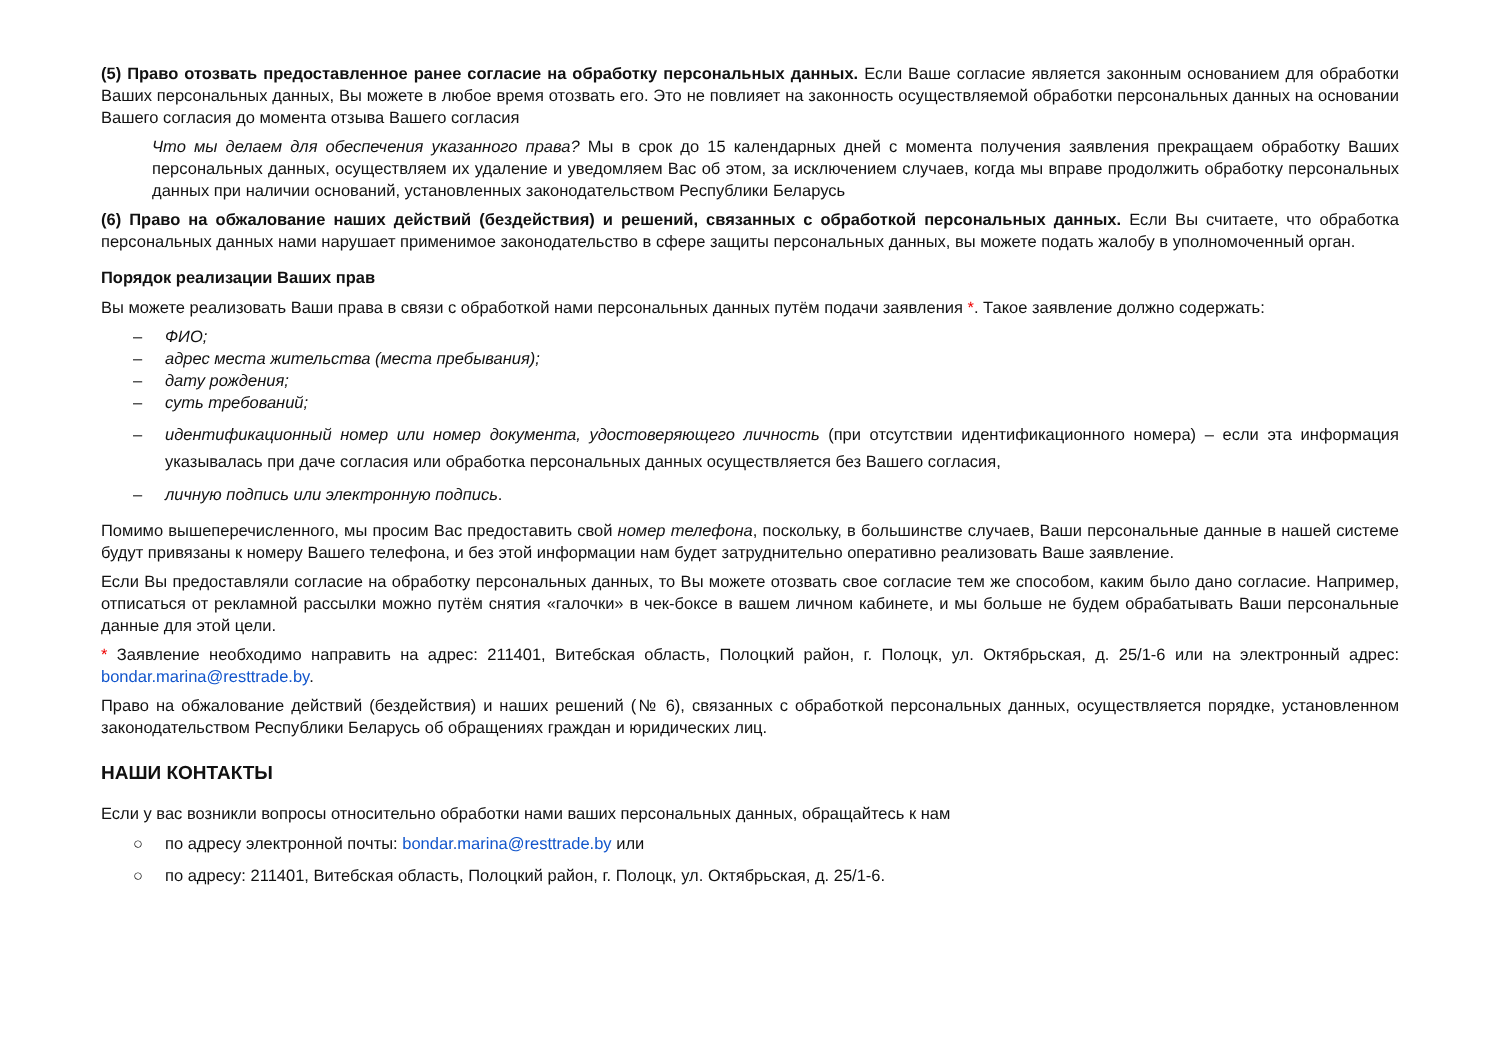(5) Право отозвать предоставленное ранее согласие на обработку персональных данных. Если Ваше согласие является законным основанием для обработки Ваших персональных данных, Вы можете в любое время отозвать его. Это не повлияет на законность осуществляемой обработки персональных данных на основании Вашего согласия до момента отзыва Вашего согласия
Что мы делаем для обеспечения указанного права? Мы в срок до 15 календарных дней с момента получения заявления прекращаем обработку Ваших персональных данных, осуществляем их удаление и уведомляем Вас об этом, за исключением случаев, когда мы вправе продолжить обработку персональных данных при наличии оснований, установленных законодательством Республики Беларусь
(6) Право на обжалование наших действий (бездействия) и решений, связанных с обработкой персональных данных. Если Вы считаете, что обработка персональных данных нами нарушает применимое законодательство в сфере защиты персональных данных, вы можете подать жалобу в уполномоченный орган.
Порядок реализации Ваших прав
Вы можете реализовать Ваши права в связи с обработкой нами персональных данных путём подачи заявления *. Такое заявление должно содержать:
– ФИО;
– адрес места жительства (места пребывания);
– дату рождения;
– суть требований;
– идентификационный номер или номер документа, удостоверяющего личность (при отсутствии идентификационного номера) – если эта информация указывалась при даче согласия или обработка персональных данных осуществляется без Вашего согласия,
– личную подпись или электронную подпись.
Помимо вышеперечисленного, мы просим Вас предоставить свой номер телефона, поскольку, в большинстве случаев, Ваши персональные данные в нашей системе будут привязаны к номеру Вашего телефона, и без этой информации нам будет затруднительно оперативно реализовать Ваше заявление.
Если Вы предоставляли согласие на обработку персональных данных, то Вы можете отозвать свое согласие тем же способом, каким было дано согласие. Например, отписаться от рекламной рассылки можно путём снятия «галочки» в чек-боксе в вашем личном кабинете, и мы больше не будем обрабатывать Ваши персональные данные для этой цели.
* Заявление необходимо направить на адрес: 211401, Витебская область, Полоцкий район, г. Полоцк, ул. Октябрьская, д. 25/1-6 или на электронный адрес: bondar.marina@resttrade.by.
Право на обжалование действий (бездействия) и наших решений (№ 6), связанных с обработкой персональных данных, осуществляется порядке, установленном законодательством Республики Беларусь об обращениях граждан и юридических лиц.
НАШИ КОНТАКТЫ
Если у вас возникли вопросы относительно обработки нами ваших персональных данных, обращайтесь к нам
○ по адресу электронной почты: bondar.marina@resttrade.by или
○ по адресу: 211401, Витебская область, Полоцкий район, г. Полоцк, ул. Октябрьская, д. 25/1-6.